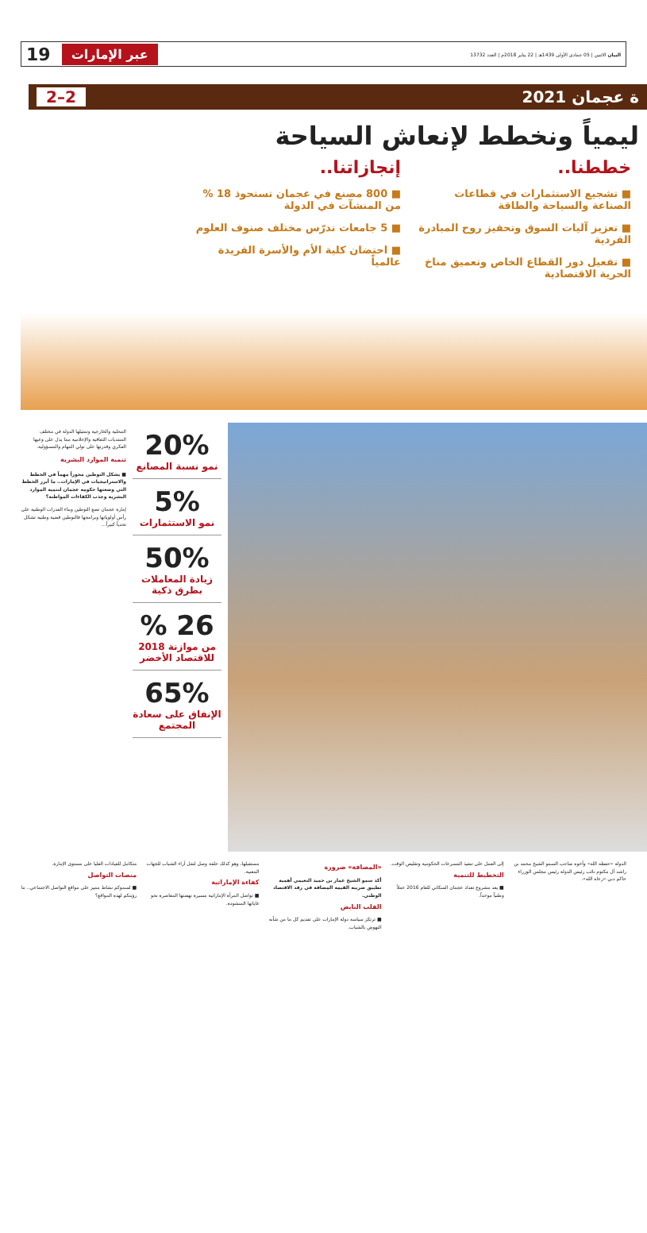البيان الاثنين | 05 جمادى الأولى 1439هـ | 22 يناير 2018م | العدد 13732
عبر الإمارات 19
ة عجمان 2021 2–2
ليمياً ونخطط لإنعاش السياحة
خططنا..
■ تشجيع الاستثمارات في قطاعات الصناعة والسياحة والطاقة
■ تعزيز آليات السوق وتحفيز روح المبادرة الفردية
■ تفعيل دور القطاع الخاص وتعميق مناخ الحرية الاقتصادية
إنجازاتنا..
■ 800 مصنع في عجمان تستحوذ 18 % من المنشآت في الدولة
■ 5 جامعات تدرّس مختلف صنوف العلوم
■ احتضان كلية الأم والأسرة الفريدة عالمياً
20%
نمو نسبة المصانع
5%
نمو الاستثمارات
50%
زيادة المعاملات بطرق ذكية
26 %
من موازنة 2018 للاقتصاد الأخضر
65%
الإنفاق على سعادة المجتمع
المحلية والخارجية وتمثيلها الدولة في مختلف المنتديات الثقافية والإعلامية مما يدل على وعيها الفكري وقدرتها على تولي المهام والمسؤولية.
تنمية الموارد البشرية
■ يشكل التوطين محوراً مهماً في الخطط والاستراتيجيات في الإمارات.. ما أبرز الخطط التي وضعتها حكومة عجمان لتنمية الموارد البشرية وجذب الكفاءات المواطنة؟
إمارة عجمان تضع التوطين وبناء القدرات الوطنية على رأس أولوياتها وبرامجها فالتوطين قضية وطنية تشكل تحدياً كبيراً...
الدولة «حفظه الله» وأخوه صاحب السمو الشيخ محمد بن راشد آل مكتوم نائب رئيس الدولة رئيس مجلس الوزراء حاكم دبي «رعاه الله».
إلى العمل على تنفيذ المسرعات الحكومية وتقليص الوقت.
التخطيط للتنمية
■ يعد مشروع تعداد عجمان السكاني للعام 2016 عملاً وطنياً موحداً.
«المضافة» ضرورة
أكد سمو الشيخ عمار بن حميد النعيمي أهمية تطبيق ضريبة القيمة المضافة في رفد الاقتصاد الوطني.
القلب النابض
■ ترتكز سياسة دولة الإمارات على تقديم كل ما من شأنه النهوض بالشباب.
مستقبلها، وهو كذلك حلقة وصل لنقل آراء الشباب للجهات المعنية.
كفاءة الإماراتية
■ تواصل المرأة الإماراتية مسيرة نهضتها المعاصرة نحو غاياتها المنشودة.
متكامل للقيادات العليا على مستوى الإمارة.
منصات التواصل
■ لسموكم نشاط مميز على مواقع التواصل الاجتماعي.. ما رؤيتكم لهذه المواقع؟